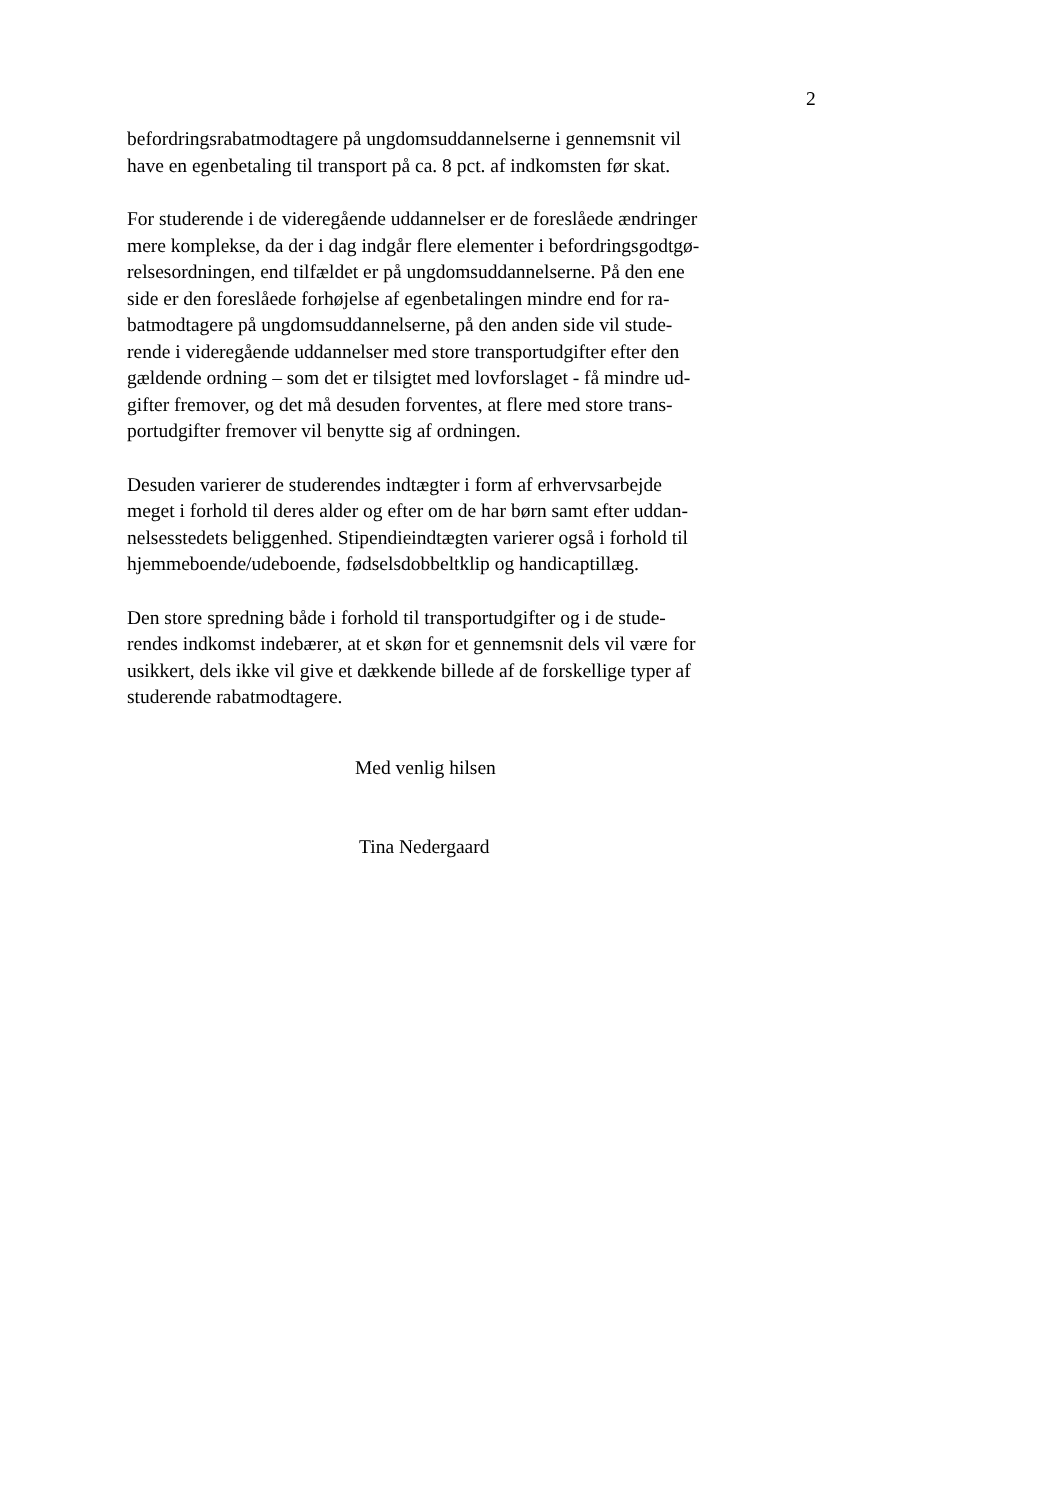2
befordringsrabatmodtagere på ungdomsuddannelserne i gennemsnit vil
have en egenbetaling til transport på ca. 8 pct. af indkomsten før skat.
For studerende i de videregående uddannelser er de foreslåede ændringer
mere komplekse, da der i dag indgår flere elementer i befordringsgodtgø-
relsesordningen, end tilfældet er på ungdomsuddannelserne. På den ene
side er den foreslåede forhøjelse af egenbetalingen mindre end for ra-
batmodtagere på ungdomsuddannelserne, på den anden side vil stude-
rende i videregående uddannelser med store transportudgifter efter den
gældende ordning – som det er tilsigtet med lovforslaget - få mindre ud-
gifter fremover, og det må desuden forventes, at flere med store trans-
portudgifter fremover vil benytte sig af ordningen.
Desuden varierer de studerendes indtægter i form af erhvervsarbejde
meget i forhold til deres alder og efter om de har børn samt efter uddan-
nelsesstedets beliggenhed. Stipendieindtægten varierer også i forhold til
hjemmeboende/udeboende, fødselsdobbeltklip og handicaptillæg.
Den store spredning både i forhold til transportudgifter og i de stude-
rendes indkomst indebærer, at et skøn for et gennemsnit dels vil være for
usikkert, dels ikke vil give et dækkende billede af de forskellige typer af
studerende rabatmodtagere.
Med venlig hilsen
Tina Nedergaard